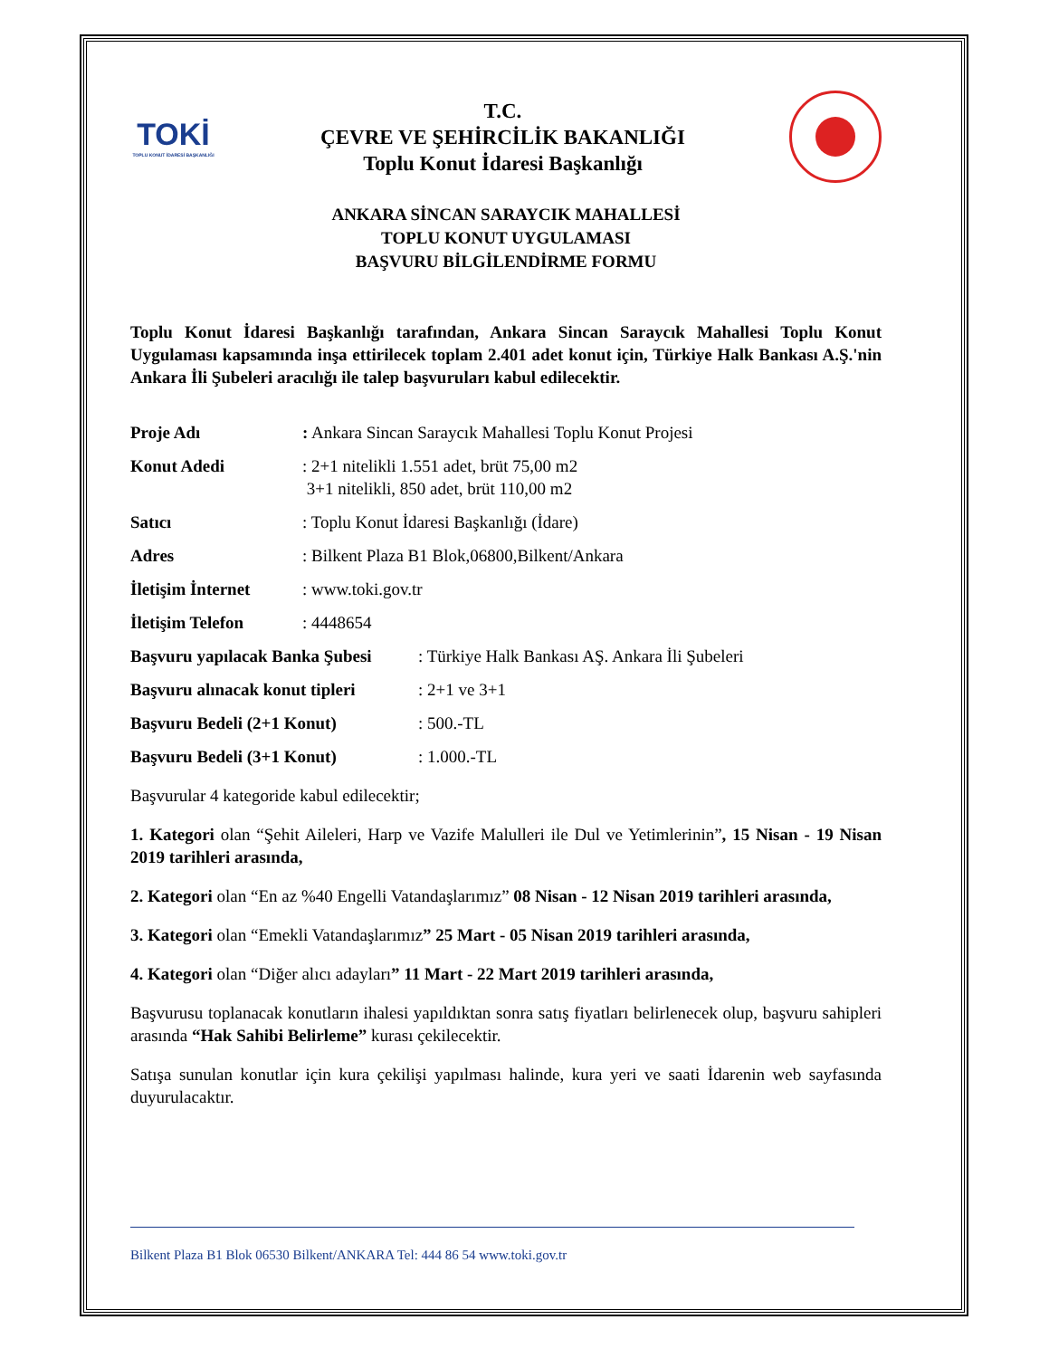TOKİ
TOPLU KONUT İDARESİ BAŞKANLIĞI
T.C.
ÇEVRE VE ŞEHİRCİLİK BAKANLIĞI
Toplu Konut İdaresi Başkanlığı
ANKARA SİNCAN SARAYCIK MAHALLESİ
TOPLU KONUT UYGULAMASI
BAŞVURU BİLGİLENDİRME FORMU
Toplu Konut İdaresi Başkanlığı tarafından, Ankara Sincan Saraycık Mahallesi Toplu Konut Uygulaması kapsamında inşa ettirilecek toplam 2.401 adet konut için, Türkiye Halk Bankası A.Ş.'nin Ankara İli Şubeleri aracılığı ile talep başvuruları kabul edilecektir.
Proje Adı: Ankara Sincan Saraycık Mahallesi Toplu Konut Projesi
Konut Adedi: 2+1 nitelikli 1.551 adet, brüt 75,00 m2
3+1 nitelikli, 850 adet, brüt 110,00 m2
Satıcı: Toplu Konut İdaresi Başkanlığı (İdare)
Adres: Bilkent Plaza B1 Blok,06800,Bilkent/Ankara
İletişim İnternet: www.toki.gov.tr
İletişim Telefon: 4448654
Başvuru yapılacak Banka Şubesi: Türkiye Halk Bankası AŞ. Ankara İli Şubeleri
Başvuru alınacak konut tipleri: 2+1 ve 3+1
Başvuru Bedeli (2+1 Konut): 500.-TL
Başvuru Bedeli (3+1 Konut): 1.000.-TL
Başvurular 4 kategoride kabul edilecektir;
1. Kategori olan “Şehit Aileleri, Harp ve Vazife Malulleri ile Dul ve Yetimlerinin”, 15 Nisan - 19 Nisan 2019 tarihleri arasında,
2. Kategori olan “En az %40 Engelli Vatandaşlarımız” 08 Nisan - 12 Nisan 2019 tarihleri arasında,
3. Kategori olan “Emekli Vatandaşlarımız” 25 Mart - 05 Nisan 2019 tarihleri arasında,
4. Kategori olan “Diğer alıcı adayları” 11 Mart - 22 Mart 2019 tarihleri arasında,
Başvurusu toplanacak konutların ihalesi yapıldıktan sonra satış fiyatları belirlenecek olup, başvuru sahipleri arasında “Hak Sahibi Belirleme” kurası çekilecektir.
Satışa sunulan konutlar için kura çekilişi yapılması halinde, kura yeri ve saati İdarenin web sayfasında duyurulacaktır.
Bilkent Plaza B1 Blok 06530 Bilkent/ANKARA Tel: 444 86 54 www.toki.gov.tr